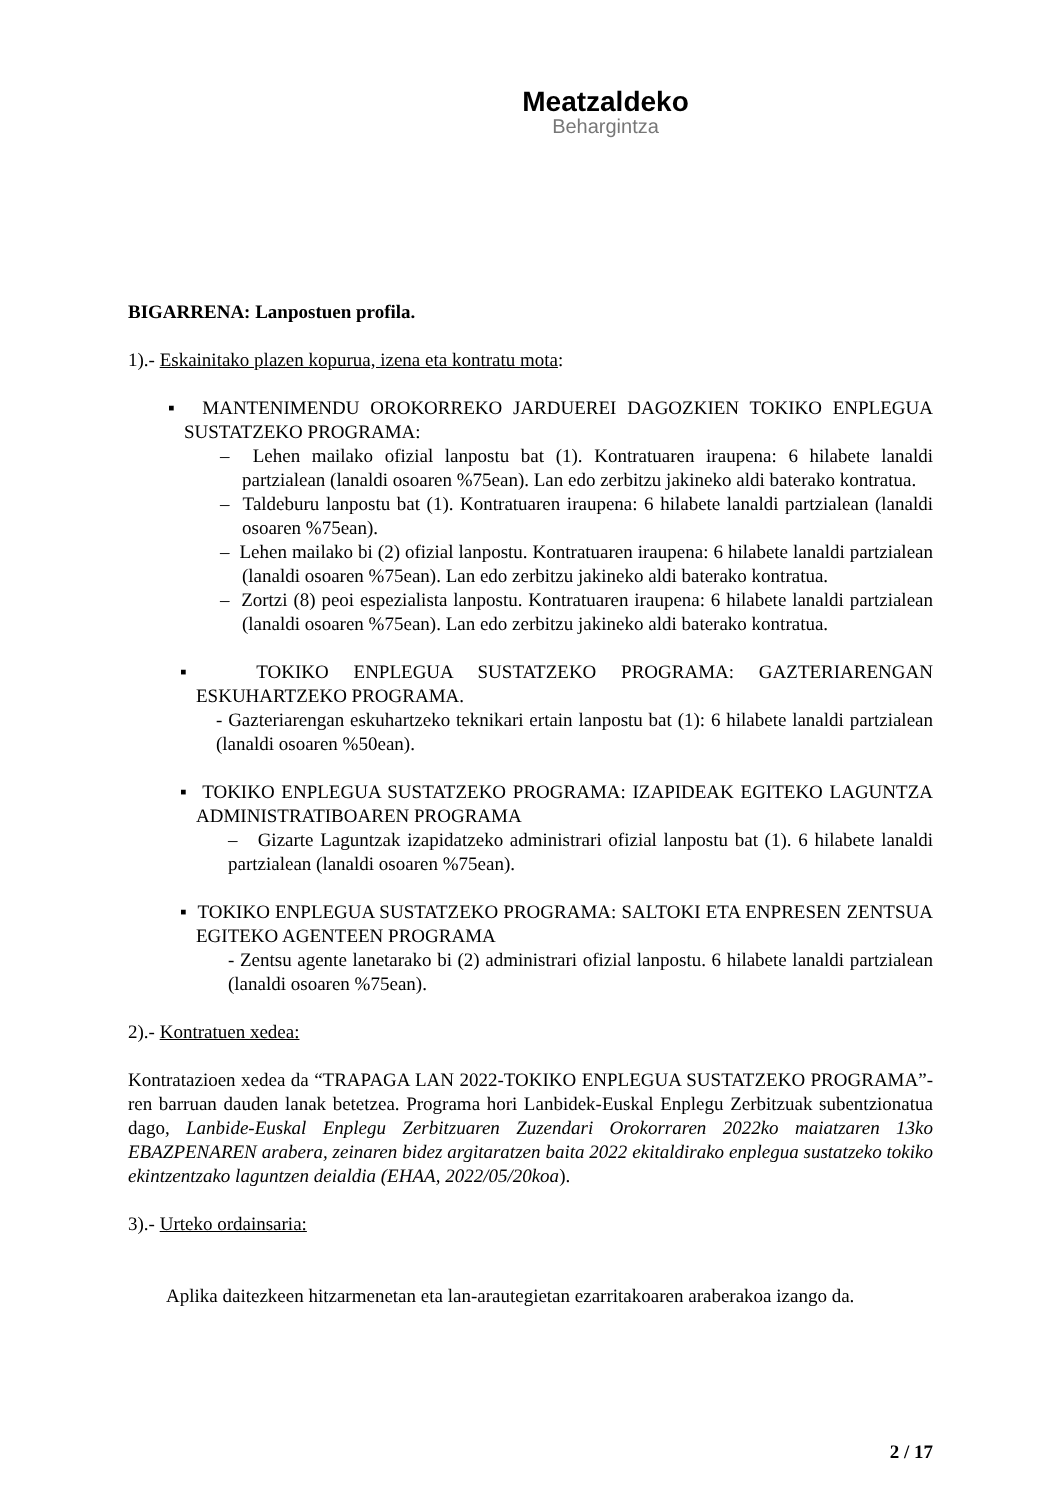Meatzaldeko
Behargintza
BIGARRENA: Lanpostuen profila.
1).- Eskainitako plazen kopurua, izena eta kontratu mota:
▪ MANTENIMENDU OROKORREKO JARDUEREI DAGOZKIEN TOKIKO ENPLEGUA SUSTATZEKO PROGRAMA:
– Lehen mailako ofizial lanpostu bat (1). Kontratuaren iraupena: 6 hilabete lanaldi partzialean (lanaldi osoaren %75ean). Lan edo zerbitzu jakineko aldi baterako kontratua.
– Taldeburu lanpostu bat (1). Kontratuaren iraupena: 6 hilabete lanaldi partzialean (lanaldi osoaren %75ean).
– Lehen mailako bi (2) ofizial lanpostu. Kontratuaren iraupena: 6 hilabete lanaldi partzialean (lanaldi osoaren %75ean). Lan edo zerbitzu jakineko aldi baterako kontratua.
– Zortzi (8) peoi espezialista lanpostu. Kontratuaren iraupena: 6 hilabete lanaldi partzialean (lanaldi osoaren %75ean). Lan edo zerbitzu jakineko aldi baterako kontratua.
▪ TOKIKO ENPLEGUA SUSTATZEKO PROGRAMA: GAZTERIARENGAN ESKUHARTZEKO PROGRAMA.
- Gazteriarengan eskuhartzeko teknikari ertain lanpostu bat (1): 6 hilabete lanaldi partzialean (lanaldi osoaren %50ean).
▪ TOKIKO ENPLEGUA SUSTATZEKO PROGRAMA: IZAPIDEAK EGITEKO LAGUNTZA ADMINISTRATIBOAREN PROGRAMA
– Gizarte Laguntzak izapidatzeko administrari ofizial lanpostu bat (1). 6 hilabete lanaldi partzialean (lanaldi osoaren %75ean).
▪ TOKIKO ENPLEGUA SUSTATZEKO PROGRAMA: SALTOKI ETA ENPRESEN ZENTSUA EGITEKO AGENTEEN PROGRAMA
- Zentsu agente lanetarako bi (2) administrari ofizial lanpostu. 6 hilabete lanaldi partzialean (lanaldi osoaren %75ean).
2).- Kontratuen xedea:
Kontratazioen xedea da “TRAPAGA LAN 2022-TOKIKO ENPLEGUA SUSTATZEKO PROGRAMA”-ren barruan dauden lanak betetzea. Programa hori Lanbidek-Euskal Enplegu Zerbitzuak subentzionatua dago, Lanbide-Euskal Enplegu Zerbitzuaren Zuzendari Orokorraren 2022ko maiatzaren 13ko EBAZPENAREN arabera, zeinaren bidez argitaratzen baita 2022 ekitaldirako enplegua sustatzeko tokiko ekintzentzako laguntzen deialdia (EHAA, 2022/05/20koa).
3).- Urteko ordainsaria:
Aplika daitezkeen hitzarmenetan eta lan-arautegietan ezarritakoaren araberakoa izango da.
2 / 17